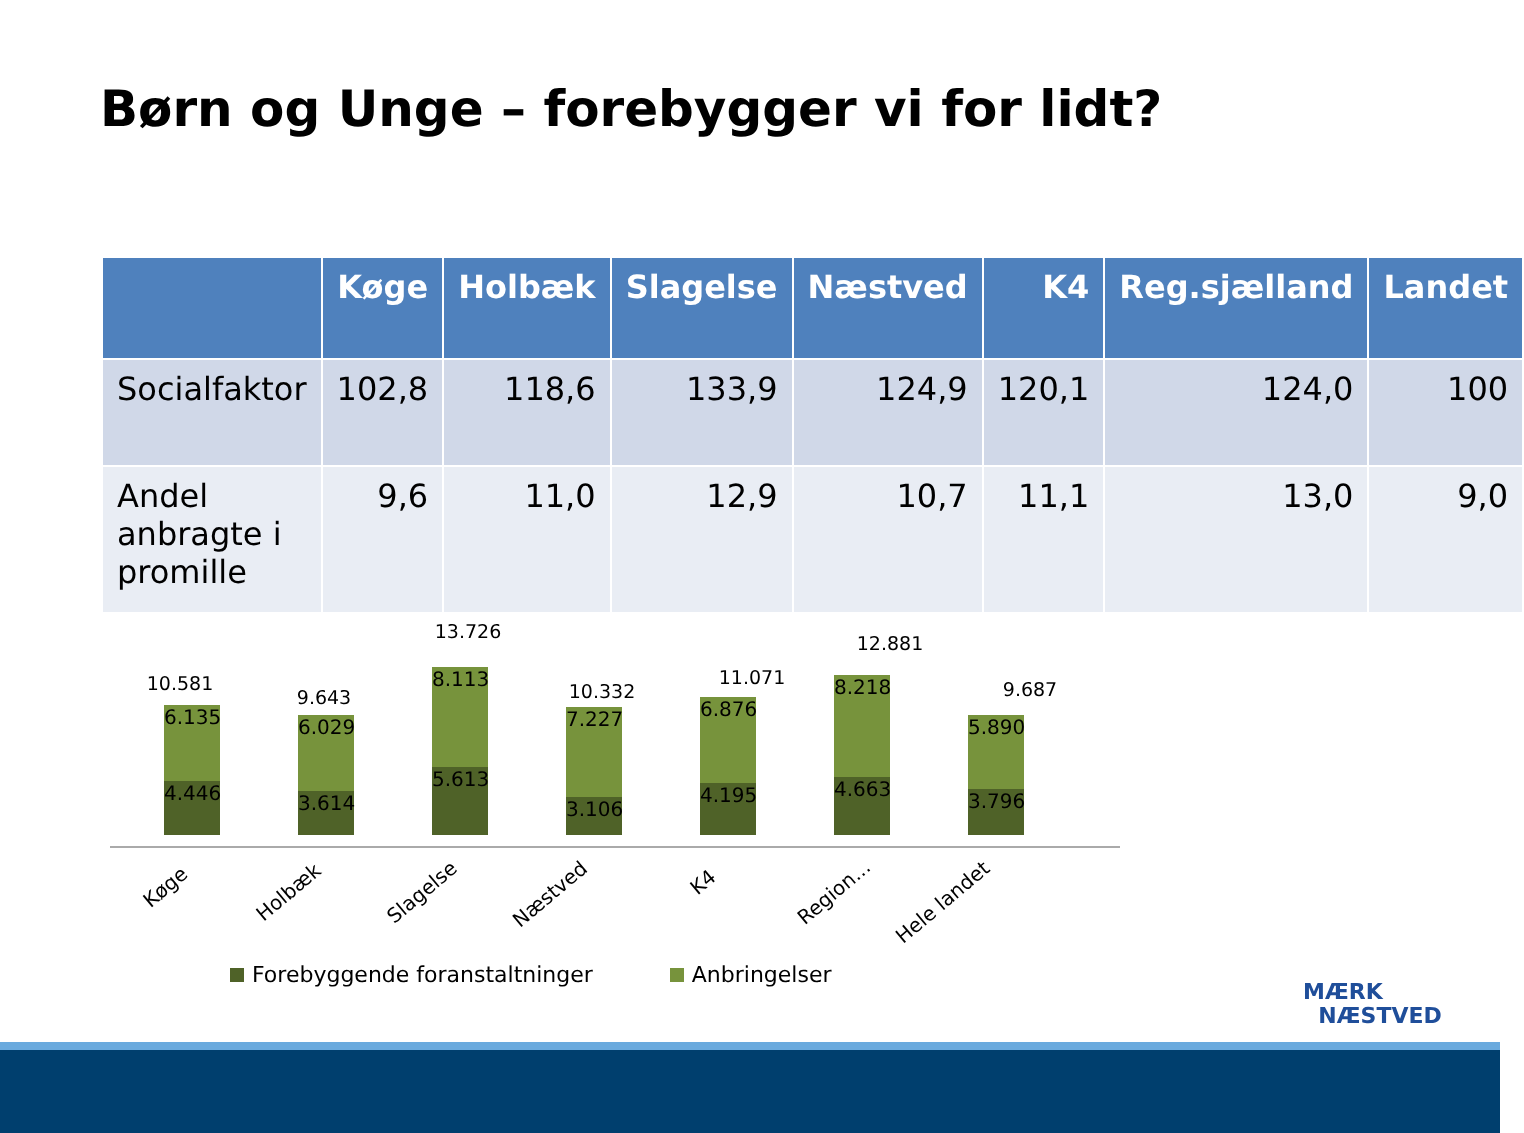Børn og Unge – forebygger vi for lidt?
| | Køge | Holbæk | Slagelse | Næstved | K4 | Reg.sjælland | Landet |
| --- | --- | --- | --- | --- | --- | --- | --- |
| Socialfaktor | 102,8 | 118,6 | 133,9 | 124,9 | 120,1 | 124,0 | 100 |
| Andel anbragte i promille | 9,6 | 11,0 | 12,9 | 10,7 | 11,1 | 13,0 | 9,0 |
10.581
6.135
4.446
9.643
6.029
3.614
13.726
8.113
5.613
10.332
7.227
3.106
11.071
6.876
4.195
12.881
8.218
4.663
9.687
5.890
3.796
Køge Holbæk Slagelse Næstved
K4 Region... Hele landet
Forebyggende foranstaltninger Anbringelser
MÆRK
NÆSTVED